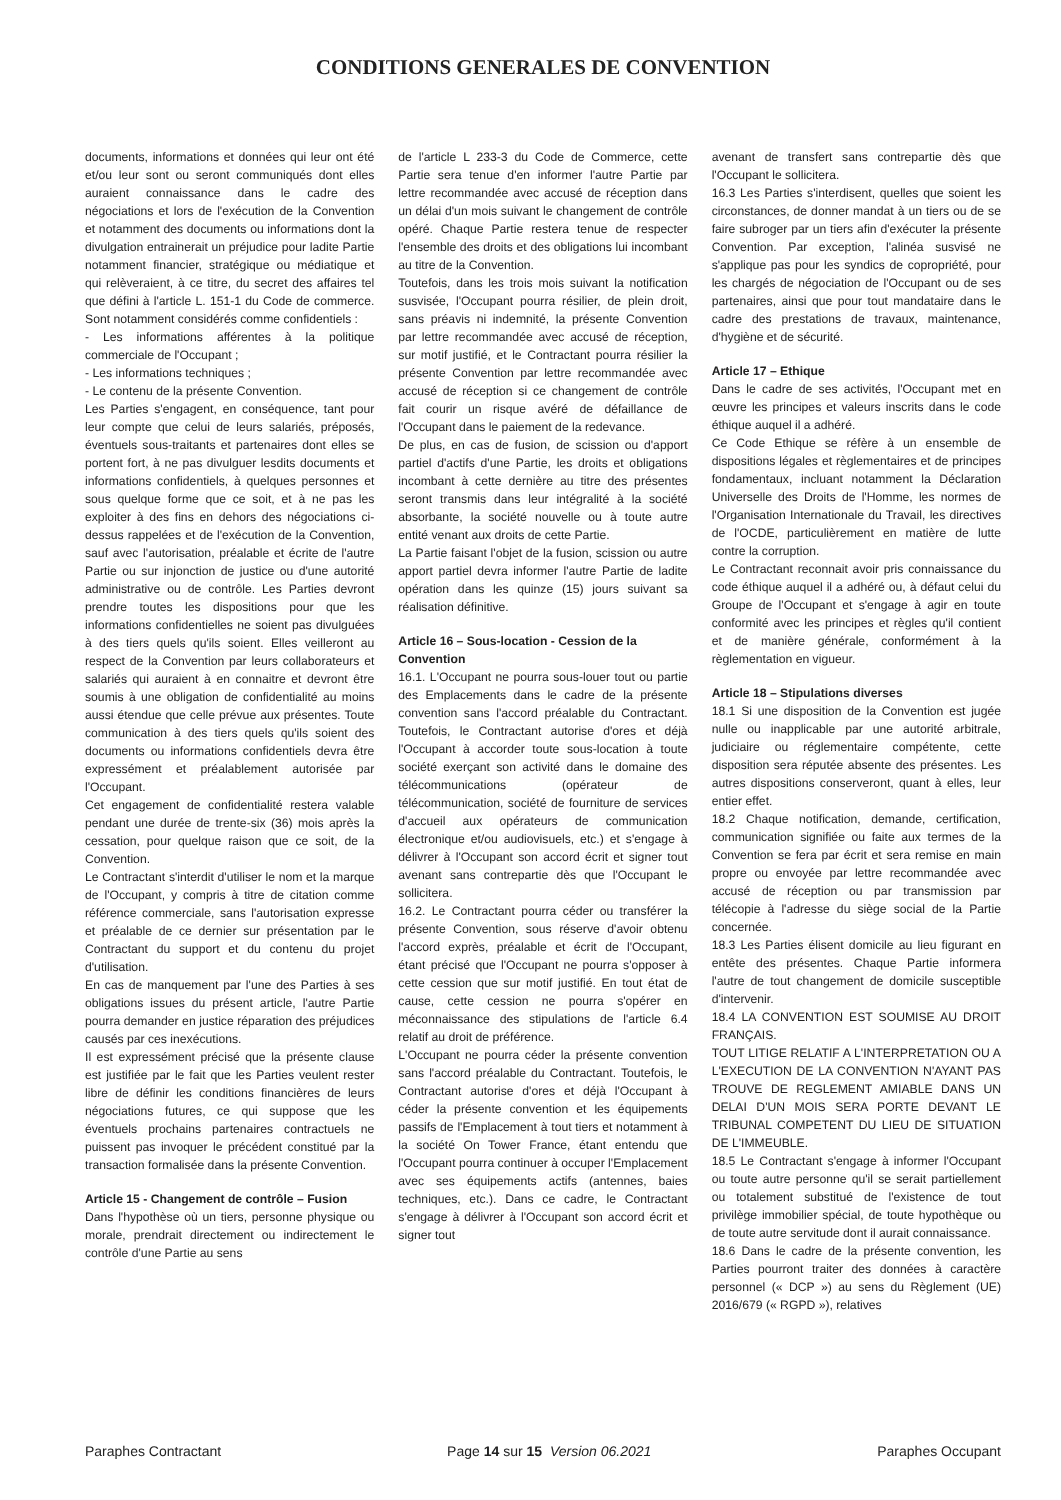CONDITIONS GENERALES DE CONVENTION
documents, informations et données qui leur ont été et/ou leur sont ou seront communiqués dont elles auraient connaissance dans le cadre des négociations et lors de l'exécution de la Convention et notamment des documents ou informations dont la divulgation entrainerait un préjudice pour ladite Partie notamment financier, stratégique ou médiatique et qui relèveraient, à ce titre, du secret des affaires tel que défini à l'article L. 151-1 du Code de commerce. Sont notamment considérés comme confidentiels :
- Les informations afférentes à la politique commerciale de l'Occupant ;
- Les informations techniques ;
- Le contenu de la présente Convention.
Les Parties s'engagent, en conséquence, tant pour leur compte que celui de leurs salariés, préposés, éventuels sous-traitants et partenaires dont elles se portent fort, à ne pas divulguer lesdits documents et informations confidentiels, à quelques personnes et sous quelque forme que ce soit, et à ne pas les exploiter à des fins en dehors des négociations ci-dessus rappelées et de l'exécution de la Convention, sauf avec l'autorisation, préalable et écrite de l'autre Partie ou sur injonction de justice ou d'une autorité administrative ou de contrôle. Les Parties devront prendre toutes les dispositions pour que les informations confidentielles ne soient pas divulguées à des tiers quels qu'ils soient. Elles veilleront au respect de la Convention par leurs collaborateurs et salariés qui auraient à en connaitre et devront être soumis à une obligation de confidentialité au moins aussi étendue que celle prévue aux présentes. Toute communication à des tiers quels qu'ils soient des documents ou informations confidentiels devra être expressément et préalablement autorisée par l'Occupant.
Cet engagement de confidentialité restera valable pendant une durée de trente-six (36) mois après la cessation, pour quelque raison que ce soit, de la Convention.
Le Contractant s'interdit d'utiliser le nom et la marque de l'Occupant, y compris à titre de citation comme référence commerciale, sans l'autorisation expresse et préalable de ce dernier sur présentation par le Contractant du support et du contenu du projet d'utilisation.
En cas de manquement par l'une des Parties à ses obligations issues du présent article, l'autre Partie pourra demander en justice réparation des préjudices causés par ces inexécutions.
Il est expressément précisé que la présente clause est justifiée par le fait que les Parties veulent rester libre de définir les conditions financières de leurs négociations futures, ce qui suppose que les éventuels prochains partenaires contractuels ne puissent pas invoquer le précédent constitué par la transaction formalisée dans la présente Convention.
Article 15 - Changement de contrôle – Fusion
Dans l'hypothèse où un tiers, personne physique ou morale, prendrait directement ou indirectement le contrôle d'une Partie au sens
de l'article L 233-3 du Code de Commerce, cette Partie sera tenue d'en informer l'autre Partie par lettre recommandée avec accusé de réception dans un délai d'un mois suivant le changement de contrôle opéré. Chaque Partie restera tenue de respecter l'ensemble des droits et des obligations lui incombant au titre de la Convention.
Toutefois, dans les trois mois suivant la notification susvisée, l'Occupant pourra résilier, de plein droit, sans préavis ni indemnité, la présente Convention par lettre recommandée avec accusé de réception, sur motif justifié, et le Contractant pourra résilier la présente Convention par lettre recommandée avec accusé de réception si ce changement de contrôle fait courir un risque avéré de défaillance de l'Occupant dans le paiement de la redevance.
De plus, en cas de fusion, de scission ou d'apport partiel d'actifs d'une Partie, les droits et obligations incombant à cette dernière au titre des présentes seront transmis dans leur intégralité à la société absorbante, la société nouvelle ou à toute autre entité venant aux droits de cette Partie.
La Partie faisant l'objet de la fusion, scission ou autre apport partiel devra informer l'autre Partie de ladite opération dans les quinze (15) jours suivant sa réalisation définitive.
Article 16 – Sous-location - Cession de la Convention
16.1. L'Occupant ne pourra sous-louer tout ou partie des Emplacements dans le cadre de la présente convention sans l'accord préalable du Contractant. Toutefois, le Contractant autorise d'ores et déjà l'Occupant à accorder toute sous-location à toute société exerçant son activité dans le domaine des télécommunications (opérateur de télécommunication, société de fourniture de services d'accueil aux opérateurs de communication électronique et/ou audiovisuels, etc.) et s'engage à délivrer à l'Occupant son accord écrit et signer tout avenant sans contrepartie dès que l'Occupant le sollicitera.
16.2. Le Contractant pourra céder ou transférer la présente Convention, sous réserve d'avoir obtenu l'accord exprès, préalable et écrit de l'Occupant, étant précisé que l'Occupant ne pourra s'opposer à cette cession que sur motif justifié. En tout état de cause, cette cession ne pourra s'opérer en méconnaissance des stipulations de l'article 6.4 relatif au droit de préférence.
L'Occupant ne pourra céder la présente convention sans l'accord préalable du Contractant. Toutefois, le Contractant autorise d'ores et déjà l'Occupant à céder la présente convention et les équipements passifs de l'Emplacement à tout tiers et notamment à la société On Tower France, étant entendu que l'Occupant pourra continuer à occuper l'Emplacement avec ses équipements actifs (antennes, baies techniques, etc.). Dans ce cadre, le Contractant s'engage à délivrer à l'Occupant son accord écrit et signer tout
avenant de transfert sans contrepartie dès que l'Occupant le sollicitera.
16.3 Les Parties s'interdisent, quelles que soient les circonstances, de donner mandat à un tiers ou de se faire subroger par un tiers afin d'exécuter la présente Convention. Par exception, l'alinéa susvisé ne s'applique pas pour les syndics de copropriété, pour les chargés de négociation de l'Occupant ou de ses partenaires, ainsi que pour tout mandataire dans le cadre des prestations de travaux, maintenance, d'hygiène et de sécurité.
Article 17 – Ethique
Dans le cadre de ses activités, l'Occupant met en œuvre les principes et valeurs inscrits dans le code éthique auquel il a adhéré.
Ce Code Ethique se réfère à un ensemble de dispositions légales et règlementaires et de principes fondamentaux, incluant notamment la Déclaration Universelle des Droits de l'Homme, les normes de l'Organisation Internationale du Travail, les directives de l'OCDE, particulièrement en matière de lutte contre la corruption.
Le Contractant reconnait avoir pris connaissance du code éthique auquel il a adhéré ou, à défaut celui du Groupe de l'Occupant et s'engage à agir en toute conformité avec les principes et règles qu'il contient et de manière générale, conformément à la règlementation en vigueur.
Article 18 – Stipulations diverses
18.1 Si une disposition de la Convention est jugée nulle ou inapplicable par une autorité arbitrale, judiciaire ou réglementaire compétente, cette disposition sera réputée absente des présentes. Les autres dispositions conserveront, quant à elles, leur entier effet.
18.2 Chaque notification, demande, certification, communication signifiée ou faite aux termes de la Convention se fera par écrit et sera remise en main propre ou envoyée par lettre recommandée avec accusé de réception ou par transmission par télécopie à l'adresse du siège social de la Partie concernée.
18.3 Les Parties élisent domicile au lieu figurant en entête des présentes. Chaque Partie informera l'autre de tout changement de domicile susceptible d'intervenir.
18.4 LA CONVENTION EST SOUMISE AU DROIT FRANÇAIS.
TOUT LITIGE RELATIF A L'INTERPRETATION OU A L'EXECUTION DE LA CONVENTION N'AYANT PAS TROUVE DE REGLEMENT AMIABLE DANS UN DELAI D'UN MOIS SERA PORTE DEVANT LE TRIBUNAL COMPETENT DU LIEU DE SITUATION DE L'IMMEUBLE.
18.5 Le Contractant s'engage à informer l'Occupant ou toute autre personne qu'il se serait partiellement ou totalement substitué de l'existence de tout privilège immobilier spécial, de toute hypothèque ou de toute autre servitude dont il aurait connaissance.
18.6 Dans le cadre de la présente convention, les Parties pourront traiter des données à caractère personnel (« DCP ») au sens du Règlement (UE) 2016/679 (« RGPD »), relatives
Paraphes Contractant Page 14 sur 15 Version 06.2021 Paraphes Occupant